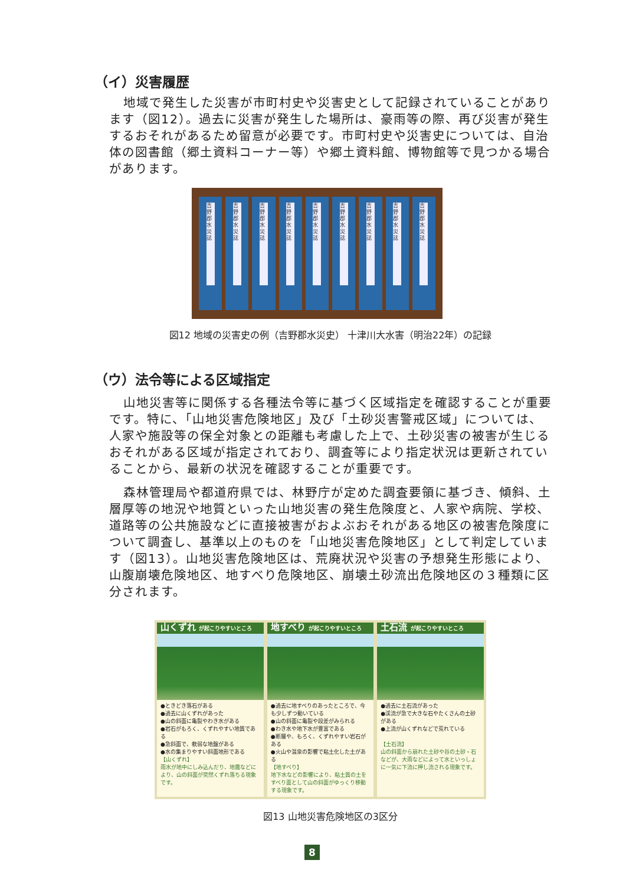（イ）災害履歴
地域で発生した災害が市町村史や災害史として記録されていることがあります（図12）。過去に災害が発生した場所は、豪雨等の際、再び災害が発生するおそれがあるため留意が必要です。市町村史や災害史については、自治体の図書館（郷土資料コーナー等）や郷土資料館、博物館等で見つかる場合があります。
吉野郡水災誌 吉野郡水災誌 吉野郡水災誌 吉野郡水災誌 吉野郡水災誌 吉野郡水災誌 吉野郡水災誌 吉野郡水災誌 吉野郡水災誌
図12 地域の災害史の例（吉野郡水災史） 十津川大水害（明治22年）の記録
（ウ）法令等による区域指定
山地災害等に関係する各種法令等に基づく区域指定を確認することが重要です。特に、「山地災害危険地区」及び「土砂災害警戒区域」については、人家や施設等の保全対象との距離も考慮した上で、土砂災害の被害が生じるおそれがある区域が指定されており、調査等により指定状況は更新されていることから、最新の状況を確認することが重要です。
森林管理局や都道府県では、林野庁が定めた調査要領に基づき、傾斜、土層厚等の地況や地質といった山地災害の発生危険度と、人家や病院、学校、道路等の公共施設などに直接被害がおよぶおそれがある地区の被害危険度について調査し、基準以上のものを「山地災害危険地区」として判定しています（図13）。山地災害危険地区は、荒廃状況や災害の予想発生形態により、山腹崩壊危険地区、地すべり危険地区、崩壊土砂流出危険地区の３種類に区分されます。
山くずれ が起こりやすいところ
●ときどき落石がある
●過去に山くずれがあった
●山の斜面に亀裂やわき水がある
●岩石がもろく、くずれやすい地質である
●急斜面で、軟弱な地盤がある
●水の集まりやすい斜面地形である
【山くずれ】
雨水が地中にしみ込んだり、地震などにより、山の斜面が突然くずれ落ちる現象です。
地すべり が起こりやすいところ
●過去に地すべりのあったところで、今も少しずつ動いている
●山の斜面に亀裂や段差がみられる
●わき水や地下水が豊富である
●断層や、もろく、くずれやすい岩石がある
●火山や温泉の影響で粘土化した土がある
【地すべり】
地下水などの影響により、粘土質の土をすべり面として山の斜面がゆっくり移動する現象です。
土石流 が起こりやすいところ
●過去に土石流があった
●渓流が急で大きな石やたくさんの土砂がある
●上流が山くずれなどで荒れている
【土石流】
山の斜面から崩れた土砂や谷の土砂・石などが、大雨などによって水といっしょに一気に下流に押し流される現象です。
図13 山地災害危険地区の3区分
8